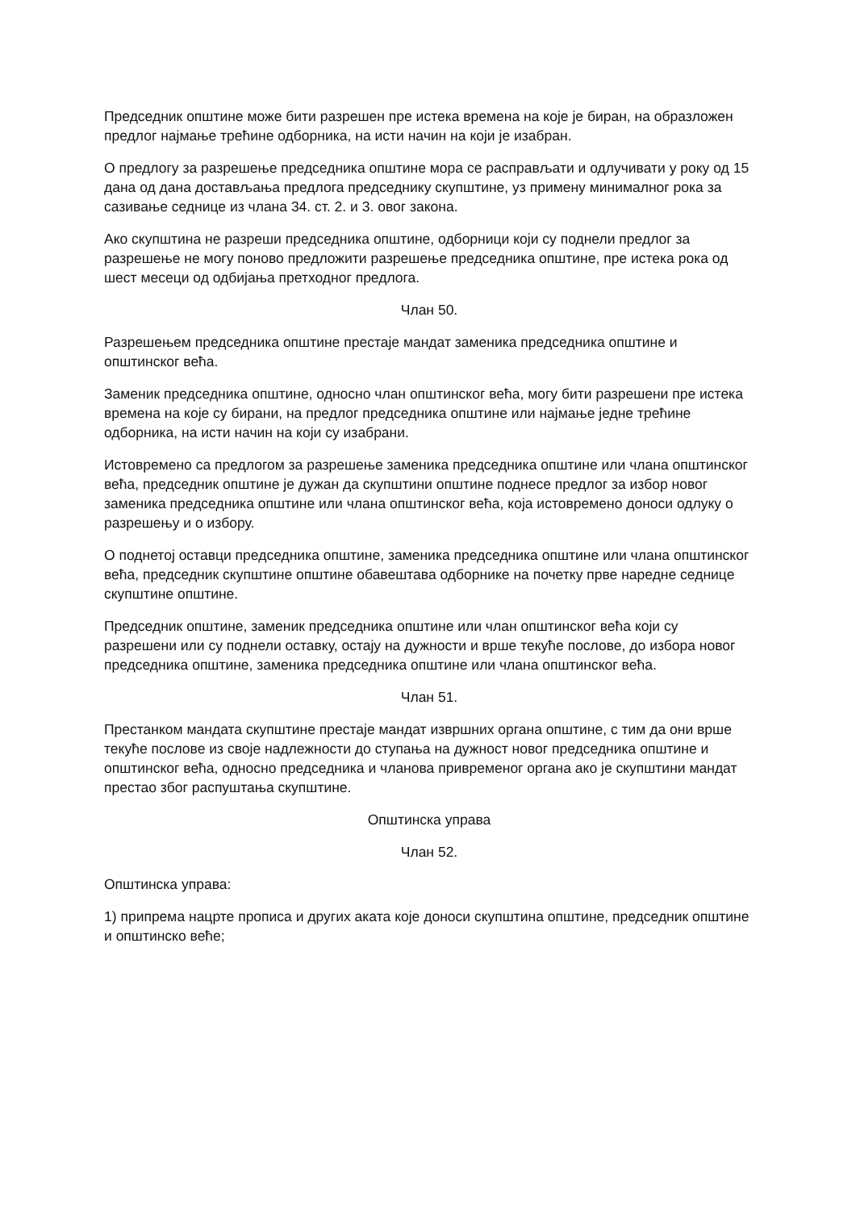Председник општине може бити разрешен пре истека времена на које је биран, на образложен предлог најмање трећине одборника, на исти начин на који је изабран.
О предлогу за разрешење председника општине мора се расправљати и одлучивати у року од 15 дана од дана достављања предлога председнику скупштине, уз примену минималног рока за сазивање седнице из члана 34. ст. 2. и 3. овог закона.
Ако скупштина не разреши председника општине, одборници који су поднели предлог за разрешење не могу поново предложити разрешење председника општине, пре истека рока од шест месеци од одбијања претходног предлога.
Члан 50.
Разрешењем председника општине престаје мандат заменика председника општине и општинског већа.
Заменик председника општине, односно члан општинског већа, могу бити разрешени пре истека времена на које су бирани, на предлог председника општине или најмање једне трећине одборника, на исти начин на који су изабрани.
Истовремено са предлогом за разрешење заменика председника општине или члана општинског већа, председник општине је дужан да скупштини општине поднесе предлог за избор новог заменика председника општине или члана општинског већа, која истовремено доноси одлуку о разрешењу и о избору.
О поднетој оставци председника општине, заменика председника општине или члана општинског већа, председник скупштине општине обавештава одборнике на почетку прве наредне седнице скупштине општине.
Председник општине, заменик председника општине или члан општинског већа који су разрешени или су поднели оставку, остају на дужности и врше текуће послове, до избора новог председника општине, заменика председника општине или члана општинског већа.
Члан 51.
Престанком мандата скупштине престаје мандат извршних органа општине, с тим да они врше текуће послове из своје надлежности до ступања на дужност новог председника општине и општинског већа, односно председника и чланова привременог органа ако је скупштини мандат престао због распуштања скупштине.
Општинска управа
Члан 52.
Општинска управа:
1) припрема нацрте прописа и других аката које доноси скупштина општине, председник општине и општинско веће;